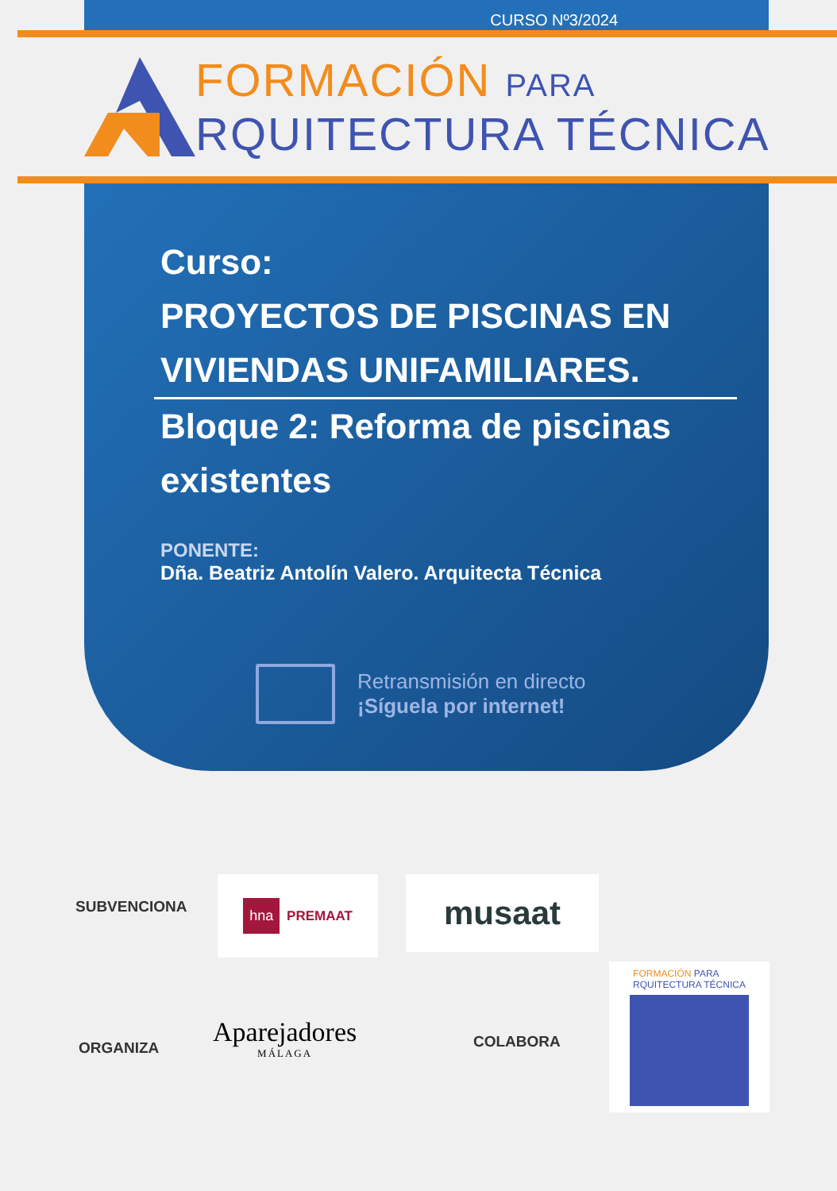CURSO Nº3/2024
FORMACIÓN PARA
RQUITECTURA TÉCNICA
Curso:
PROYECTOS DE PISCINAS EN VIVIENDAS UNIFAMILIARES.
Bloque 2: Reforma de piscinas existentes
PONENTE:
Dña. Beatriz Antolín Valero. Arquitecta Técnica
Retransmisión en directo
¡Síguela por internet!
SUBVENCIONA
hna PREMAAT musaat
ORGANIZA
Aparejadores
MÁLAGA
COLABORA
FORMACIÓN PARA
RQUITECTURA TÉCNICA